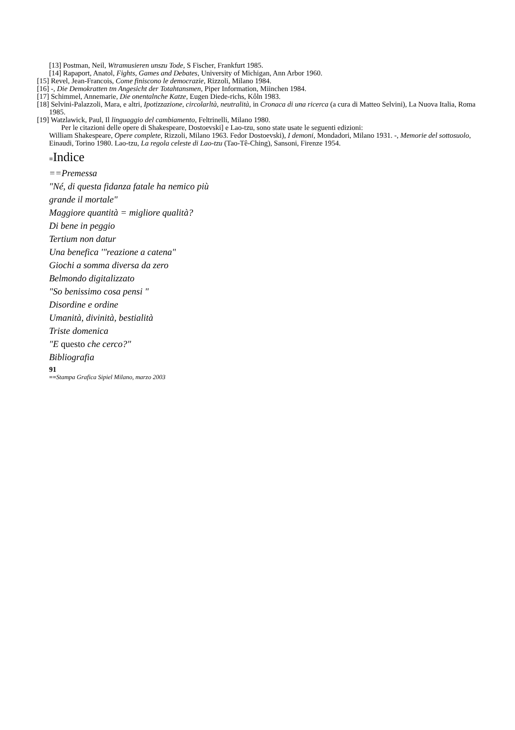[13] Postman, Neil, Wtramusieren unszu Tode, S Fischer, Frankfurt 1985.
[14] Rapaport, Anatol, Fights, Games and Debates, University of Michigan, Ann Arbor 1960.
[15] Revel, Jean-Francois, Come finiscono le democrazie, Rizzoli, Milano 1984.
[16] -, Die Demokratten tm Angesicht der Totahtansmen, Piper Information, Miinchen 1984.
[17] Schimmel, Annemarie, Die onentalnche Katze, Eugen Diede-richs, Kôln 1983.
[18] Selvini-Palazzoli, Mara, e altri, Ipotizzazione, circolarltà, neutralità, in Cronaca di una ricerca (a cura di Matteo Selvini), La Nuova Italia, Roma 1985.
[19] Watzlawick, Paul, Il linguaggio del cambiamento, Feltrinelli, Milano 1980.
Per le citazioni delle opere di Shakespeare, Dostoevski] e Lao-tzu, sono state usate le seguenti edizioni:
William Shakespeare, Opere complete, Rizzoli, Milano 1963. Fedor Dostoevski), I demoni, Mondadori, Milano 1931. -, Memorie del sottosuolo, Einaudi, Torino 1980. Lao-tzu, La regola celeste di Lao-tzu (Tao-Tê-Ching), Sansoni, Firenze 1954.
≡Indice
==Premessa
"Né, di questa fidanza fatale ha nemico più
grande il mortale"
Maggiore quantità = migliore qualità?
Di bene in peggio
Tertium non datur
Una benefica '"reazione a catena"
Giochi a somma diversa da zero
Belmondo digitalizzato
"So benissimo cosa pensi "
Disordine e ordine
Umanità, divinità, bestialità
Triste domenica
"E questo che cerco?"
Bibliografia
91
==Stampa Grafica Sipiel Milano, marzo 2003